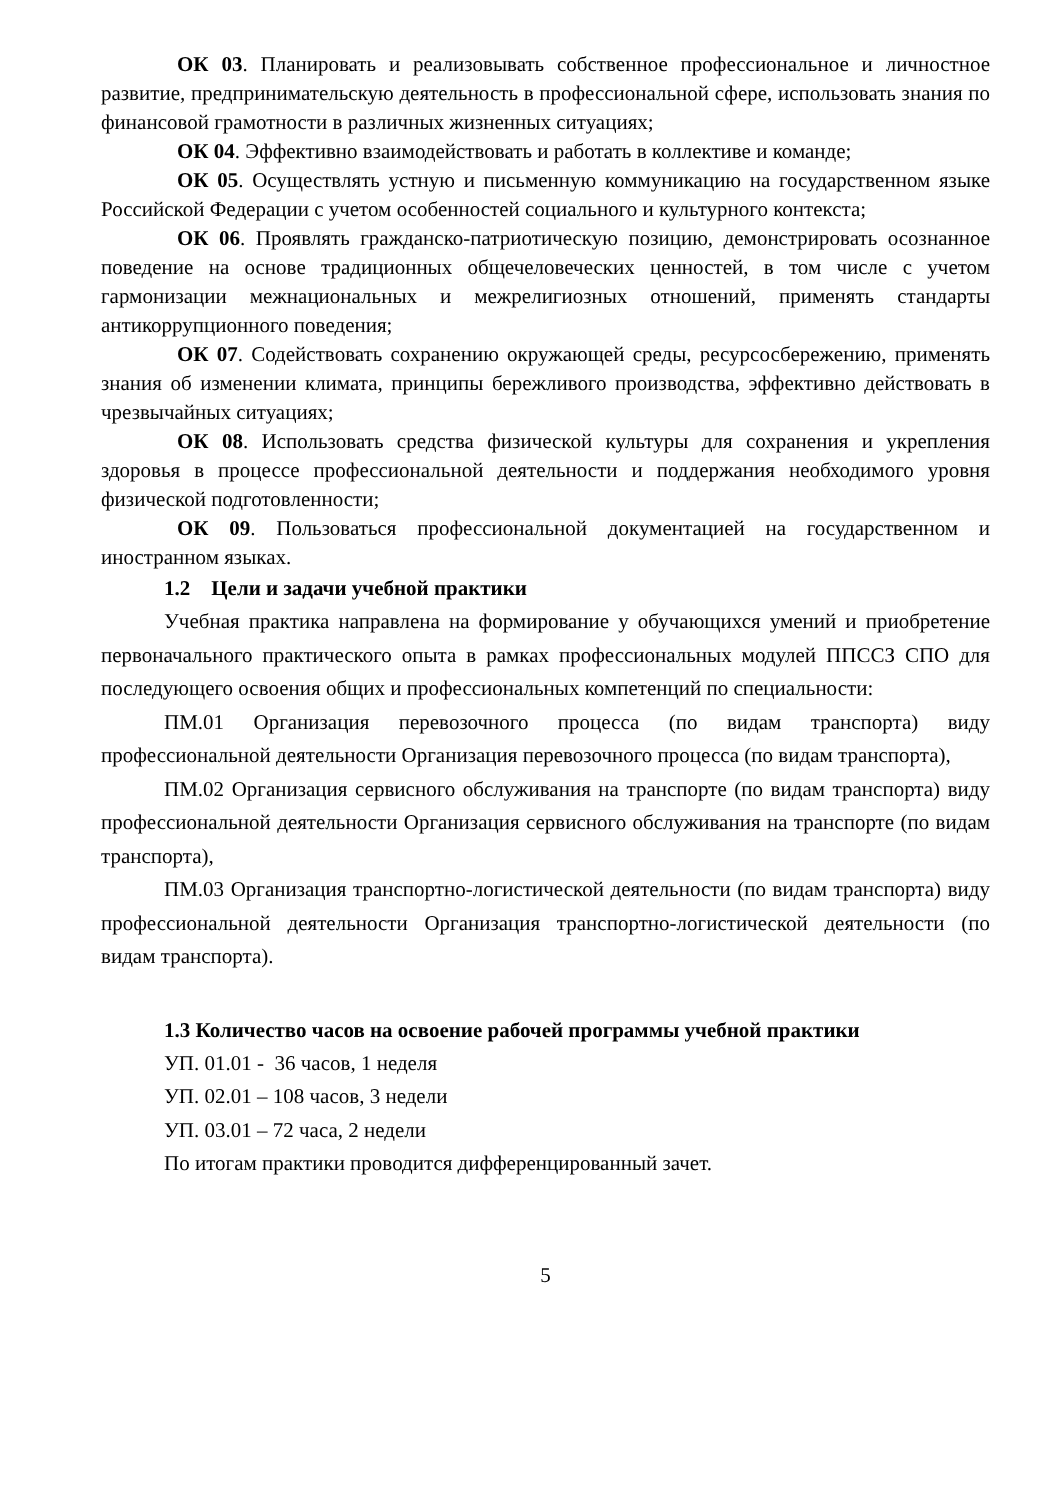ОК 03. Планировать и реализовывать собственное профессиональное и личностное развитие, предпринимательскую деятельность в профессиональной сфере, использовать знания по финансовой грамотности в различных жизненных ситуациях;
ОК 04. Эффективно взаимодействовать и работать в коллективе и команде;
ОК 05. Осуществлять устную и письменную коммуникацию на государственном языке Российской Федерации с учетом особенностей социального и культурного контекста;
ОК 06. Проявлять гражданско-патриотическую позицию, демонстрировать осознанное поведение на основе традиционных общечеловеческих ценностей, в том числе с учетом гармонизации межнациональных и межрелигиозных отношений, применять стандарты антикоррупционного поведения;
ОК 07. Содействовать сохранению окружающей среды, ресурсосбережению, применять знания об изменении климата, принципы бережливого производства, эффективно действовать в чрезвычайных ситуациях;
ОК 08. Использовать средства физической культуры для сохранения и укрепления здоровья в процессе профессиональной деятельности и поддержания необходимого уровня физической подготовленности;
ОК 09. Пользоваться профессиональной документацией на государственном и иностранном языках.
1.2 Цели и задачи учебной практики
Учебная практика направлена на формирование у обучающихся умений и приобретение первоначального практического опыта в рамках профессиональных модулей ППССЗ СПО для последующего освоения общих и профессиональных компетенций по специальности:
ПМ.01 Организация перевозочного процесса (по видам транспорта) виду профессиональной деятельности Организация перевозочного процесса (по видам транспорта),
ПМ.02 Организация сервисного обслуживания на транспорте (по видам транспорта) виду профессиональной деятельности Организация сервисного обслуживания на транспорте (по видам транспорта),
ПМ.03 Организация транспортно-логистической деятельности (по видам транспорта) виду профессиональной деятельности Организация транспортно-логистической деятельности (по видам транспорта).
1.3 Количество часов на освоение рабочей программы учебной практики
УП. 01.01 - 36 часов, 1 неделя
УП. 02.01 – 108 часов, 3 недели
УП. 03.01 – 72 часа, 2 недели
По итогам практики проводится дифференцированный зачет.
5